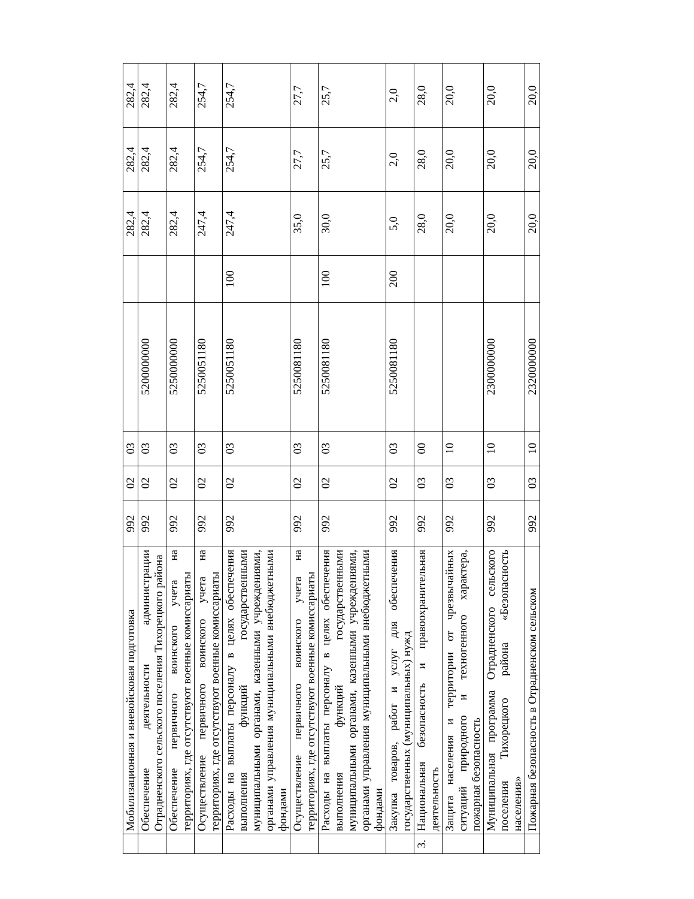| | Мобилизационная и вневойсковая подготовка | 992 | 02 | 03 | | | 282,4 | 282,4 | 282,4 |
| | Обеспечение деятельности администрации Отрадненского сельского поселения Тихорецкого района | 992 | 02 | 03 | 5200000000 | | 282,4 | 282,4 | 282,4 |
| | Обеспечение первичного воинского учета на территориях, где отсутствуют военные комиссариаты | 992 | 02 | 03 | 5250000000 | | 282,4 | 282,4 | 282,4 |
| | Осуществление первичного воинского учета на территориях, где отсутствуют военные комиссариаты | 992 | 02 | 03 | 5250051180 | | 247,4 | 254,7 | 254,7 |
| | Расходы на выплаты персоналу в целях обеспечения выполнения функций государственными муниципальными органами, казенными учреждениями, органами управления муниципальными внебюджетными фондами | 992 | 02 | 03 | 5250051180 | 100 | 247,4 | 254,7 | 254,7 |
| | Осуществление первичного воинского учета на территориях, где отсутствуют военные комиссариаты | 992 | 02 | 03 | 5250081180 | | 35,0 | 27,7 | 27,7 |
| | Расходы на выплаты персоналу в целях обеспечения выполнения функций государственными муниципальными органами, казенными учреждениями, органами управления муниципальными внебюджетными фондами | 992 | 02 | 03 | 5250081180 | 100 | 30,0 | 25,7 | 25,7 |
| | Закупка товаров, работ и услуг для обеспечения государственных (муниципальных) нужд | 992 | 02 | 03 | 5250081180 | 200 | 5,0 | 2,0 | 2,0 |
| 3. | Национальная безопасность и правоохранительная деятельность | 992 | 03 | 00 | | | 28,0 | 28,0 | 28,0 |
| | Защита населения и территории от чрезвычайных ситуаций природного и техногенного характера, пожарная безопасность | 992 | 03 | 10 | | | 20,0 | 20,0 | 20,0 |
| | Муниципальная программа Отрадненского сельского поселения Тихорецкого района «Безопасность населения» | 992 | 03 | 10 | 2300000000 | | 20,0 | 20,0 | 20,0 |
| | Пожарная безопасность в Отрадненском сельском | 992 | 03 | 10 | 2320000000 | | 20,0 | 20,0 | 20,0 |